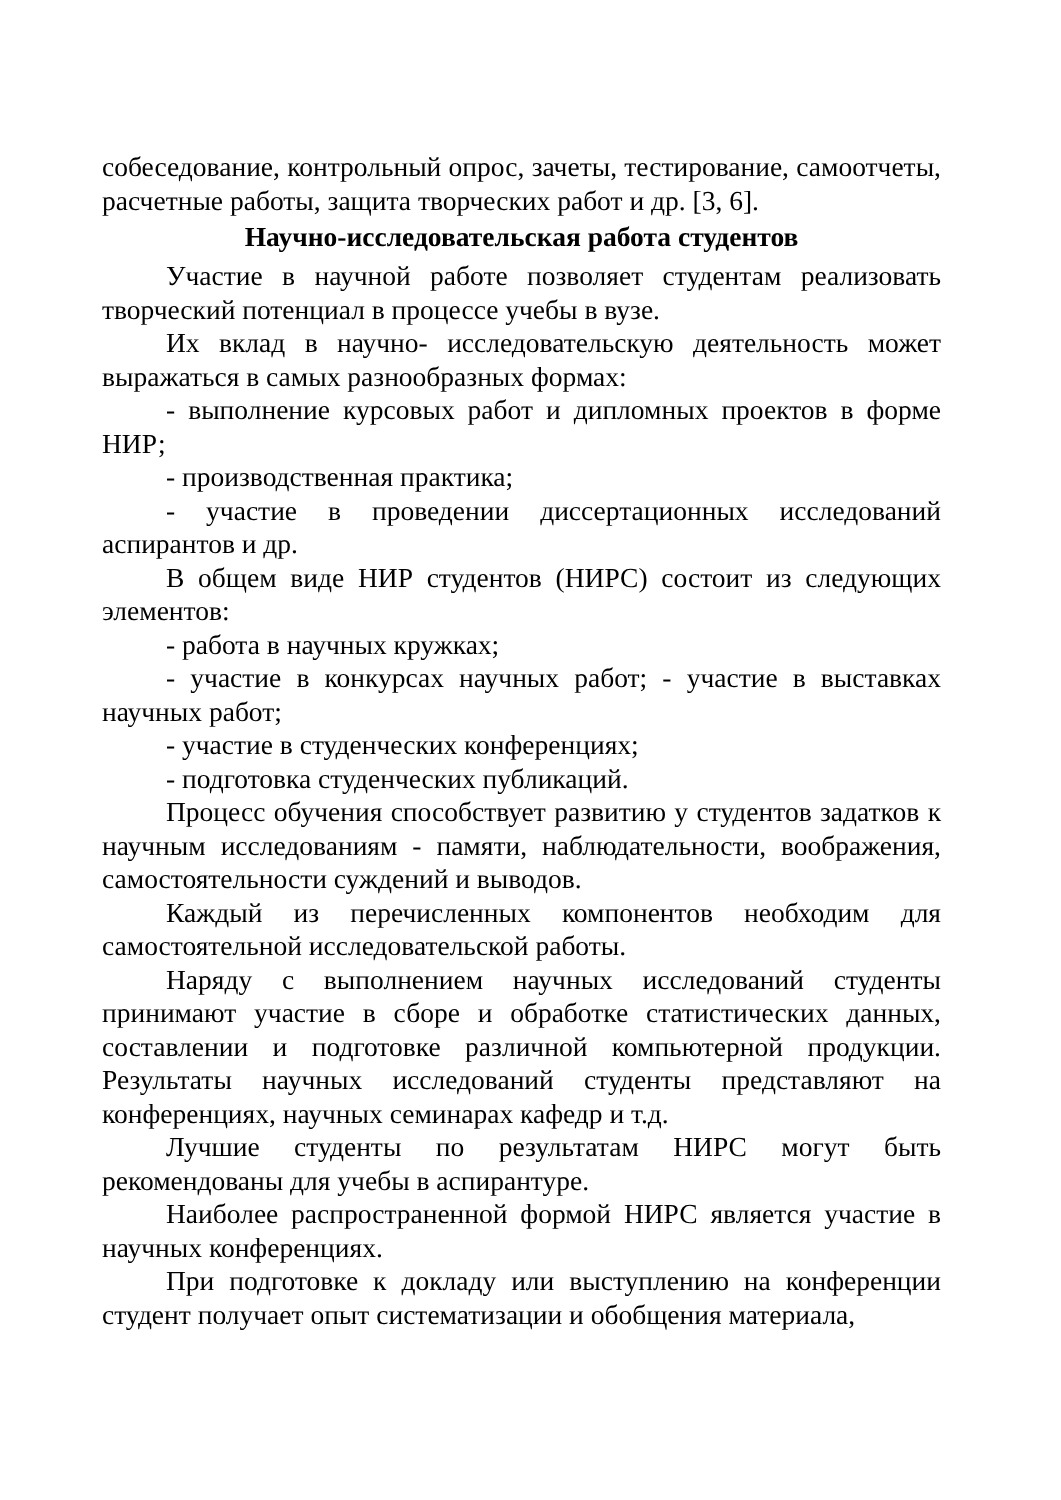собеседование, контрольный опрос, зачеты, тестирование, самоотчеты, расчетные работы, защита творческих работ и др. [3, 6].
Научно-исследовательская работа студентов
Участие в научной работе позволяет студентам реализовать творческий потенциал в процессе учебы в вузе.
Их вклад в научно- исследовательскую деятельность может выражаться в самых разнообразных формах:
- выполнение курсовых работ и дипломных проектов в форме НИР;
- производственная практика;
- участие в проведении диссертационных исследований аспирантов и др.
В общем виде НИР студентов (НИРС) состоит из следующих элементов:
- работа в научных кружках;
- участие в конкурсах научных работ; - участие в выставках научных работ;
- участие в студенческих конференциях;
- подготовка студенческих публикаций.
Процесс обучения способствует развитию у студентов задатков к научным исследованиям - памяти, наблюдательности, воображения, самостоятельности суждений и выводов.
Каждый из перечисленных компонентов необходим для самостоятельной исследовательской работы.
Наряду с выполнением научных исследований студенты принимают участие в сборе и обработке статистических данных, составлении и подготовке различной компьютерной продукции. Результаты научных исследований студенты представляют на конференциях, научных семинарах кафедр и т.д.
Лучшие студенты по результатам НИРС могут быть рекомендованы для учебы в аспирантуре.
Наиболее распространенной формой НИРС является участие в научных конференциях.
При подготовке к докладу или выступлению на конференции студент получает опыт систематизации и обобщения материала,